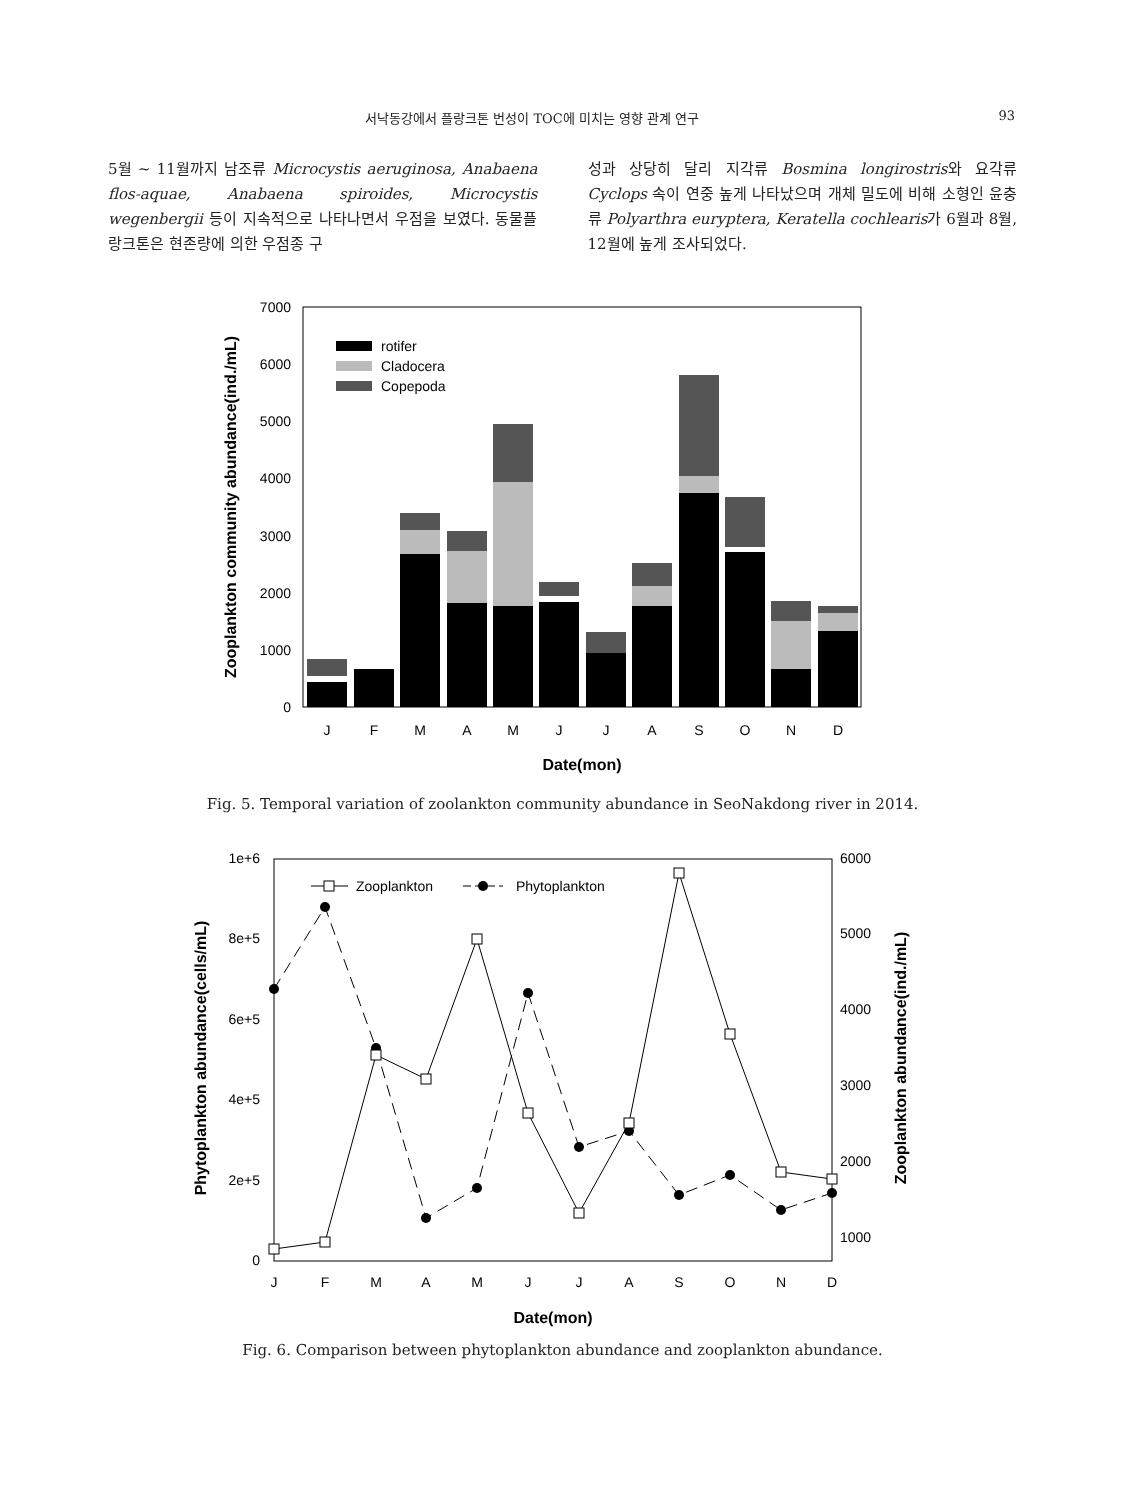서낙동강에서 플랑크톤 번성이 TOC에 미치는 영향 관계 연구 93
5월 ~ 11월까지 남조류 Microcystis aeruginosa, Anabaena flos-aquae, Anabaena spiroides, Microcystis wegenbergii 등이 지속적으로 나타나면서 우점을 보였다. 동물플랑크톤은 현존량에 의한 우점종 구
성과 상당히 달리 지각류 Bosmina longirostris와 요각류 Cyclops 속이 연중 높게 나타났으며 개체 밀도에 비해 소형인 윤충류 Polyarthra euryptera, Keratella cochlearis가 6월과 8월, 12월에 높게 조사되었다.
0
1000
2000
3000
4000
5000
6000
7000
rotifer
Cladocera
Copepoda
J
F
M
A
M
J
J
A
S
O
N
D
Date(mon)
Zooplankton community abundance(ind./mL)
Fig. 5. Temporal variation of zoolankton community abundance in SeoNakdong river in 2014.
0
2e+5
4e+5
6e+5
8e+5
1e+6
1000
2000
3000
4000
5000
6000
Zooplankton
Phytoplankton
J
F
M
A
M
J
J
A
S
O
N
D
Date(mon)
Phytoplankton abundance(cells/mL)
Zooplankton abundance(ind./mL)
Fig. 6. Comparison between phytoplankton abundance and zooplankton abundance.